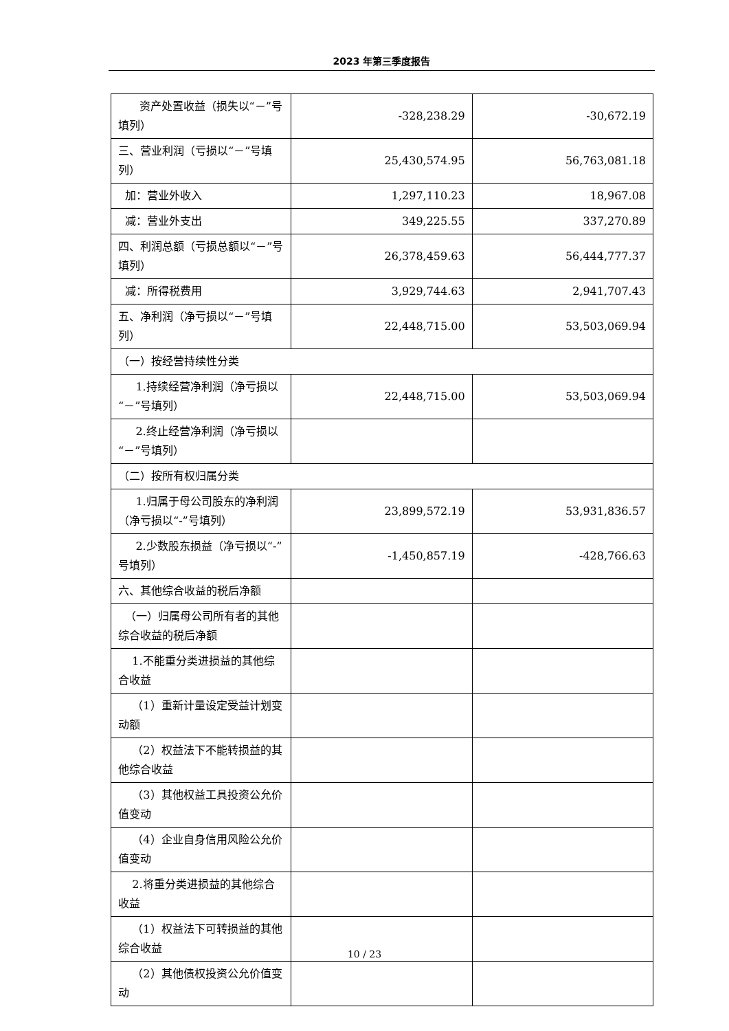2023 年第三季度报告
| 资产处置收益（损失以“－”号填列） | -328,238.29 | -30,672.19 |
| 三、营业利润（亏损以“－”号填列） | 25,430,574.95 | 56,763,081.18 |
| 加：营业外收入 | 1,297,110.23 | 18,967.08 |
| 减：营业外支出 | 349,225.55 | 337,270.89 |
| 四、利润总额（亏损总额以“－”号填列） | 26,378,459.63 | 56,444,777.37 |
| 减：所得税费用 | 3,929,744.63 | 2,941,707.43 |
| 五、净利润（净亏损以“－”号填列） | 22,448,715.00 | 53,503,069.94 |
| （一）按经营持续性分类 | | |
| 1.持续经营净利润（净亏损以“－”号填列） | 22,448,715.00 | 53,503,069.94 |
| 2.终止经营净利润（净亏损以“－”号填列） | | |
| （二）按所有权归属分类 | | |
| 1.归属于母公司股东的净利润（净亏损以“-”号填列） | 23,899,572.19 | 53,931,836.57 |
| 2.少数股东损益（净亏损以“-”号填列） | -1,450,857.19 | -428,766.63 |
| 六、其他综合收益的税后净额 | | |
| （一）归属母公司所有者的其他综合收益的税后净额 | | |
| 1.不能重分类进损益的其他综合收益 | | |
| （1）重新计量设定受益计划变动额 | | |
| （2）权益法下不能转损益的其他综合收益 | | |
| （3）其他权益工具投资公允价值变动 | | |
| （4）企业自身信用风险公允价值变动 | | |
| 2.将重分类进损益的其他综合收益 | | |
| （1）权益法下可转损益的其他综合收益 | | |
| （2）其他债权投资公允价值变动 | | |
10 / 23